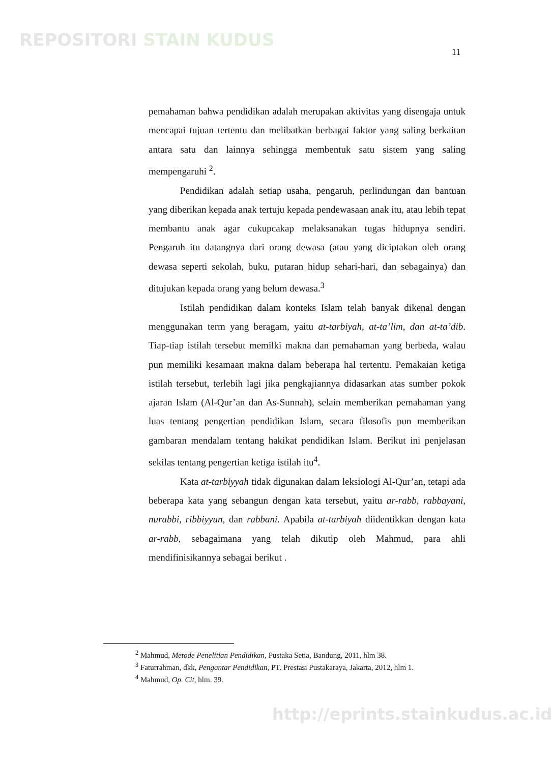REPOSITORI STAIN KUDUS
11
pemahaman bahwa pendidikan adalah merupakan aktivitas yang disengaja untuk mencapai tujuan tertentu dan melibatkan berbagai faktor yang saling berkaitan antara satu dan lainnya sehingga membentuk satu sistem yang saling mempengaruhi <sup>2</sup>.
Pendidikan adalah setiap usaha, pengaruh, perlindungan dan bantuan yang diberikan kepada anak tertuju kepada pendewasaan anak itu, atau lebih tepat membantu anak agar cukupcakap melaksanakan tugas hidupnya sendiri. Pengaruh itu datangnya dari orang dewasa (atau yang diciptakan oleh orang dewasa seperti sekolah, buku, putaran hidup sehari-hari, dan sebagainya) dan ditujukan kepada orang yang belum dewasa.<sup>3</sup>
Istilah pendidikan dalam konteks Islam telah banyak dikenal dengan menggunakan term yang beragam, yaitu at-tarbiyah, at-ta’lim, dan at-ta’dib. Tiap-tiap istilah tersebut memilki makna dan pemahaman yang berbeda, walau pun memiliki kesamaan makna dalam beberapa hal tertentu. Pemakaian ketiga istilah tersebut, terlebih lagi jika pengkajiannya didasarkan atas sumber pokok ajaran Islam (Al-Qur’an dan As-Sunnah), selain memberikan pemahaman yang luas tentang pengertian pendidikan Islam, secara filosofis pun memberikan gambaran mendalam tentang hakikat pendidikan Islam. Berikut ini penjelasan sekilas tentang pengertian ketiga istilah itu<sup>4</sup>.
Kata at-tarbiyyah tidak digunakan dalam leksiologi Al-Qur’an, tetapi ada beberapa kata yang sebangun dengan kata tersebut, yaitu ar-rabb, rabbayani, nurabbi, ribbiyyun, dan rabbani. Apabila at-tarbiyah diidentikkan dengan kata ar-rabb, sebagaimana yang telah dikutip oleh Mahmud, para ahli mendifinisikannya sebagai berikut .
<sup>2</sup> Mahmud, Metode Penelitian Pendidikan, Pustaka Setia, Bandung, 2011, hlm 38.
<sup>3</sup> Faturrahman, dkk, Pengantar Pendidikan, PT. Prestasi Pustakaraya, Jakarta, 2012, hlm 1.
<sup>4</sup> Mahmud, Op. Cit, hlm. 39.
http://eprints.stainkudus.ac.id